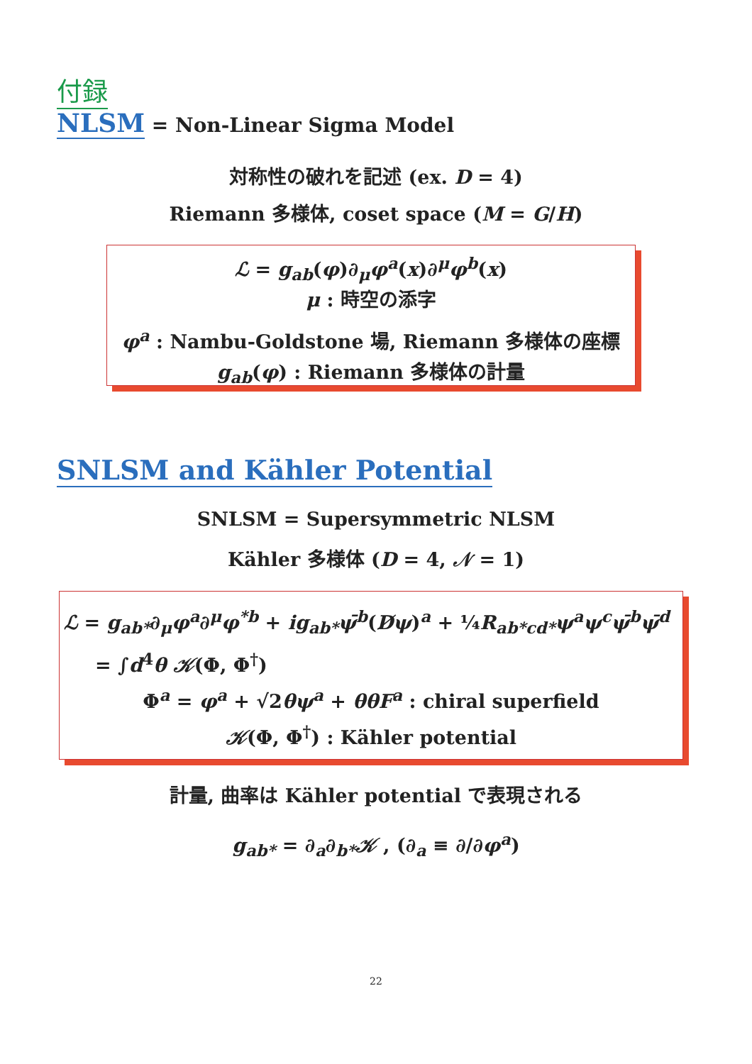付録
NLSM = Non-Linear Sigma Model
対称性の破れを記述 (ex. D = 4)
Riemann 多様体, coset space (M = G/H)
ℒ = g<sub>ab</sub>(φ)∂<sub>μ</sub>φ<sup>a</sup>(x)∂<sup>μ</sup>φ<sup>b</sup>(x)
μ : 時空の添字
φ<sup>a</sup> : Nambu-Goldstone 場, Riemann 多様体の座標
g<sub>ab</sub>(φ) : Riemann 多様体の計量
SNLSM and Kähler Potential
SNLSM = Supersymmetric NLSM
Kähler 多様体 (D = 4, 𝒩 = 1)
ℒ = g<sub>ab*</sub>∂<sub>μ</sub>φ<sup>a</sup>∂<sup>μ</sup>φ<sup>*b</sup> + ig<sub>ab*</sub>ψ̄<sup>b</sup>(D̸ψ)<sup>a</sup> + ¼R<sub>ab*cd*</sub>ψ<sup>a</sup>ψ<sup>c</sup>ψ̄<sup>b</sup>ψ̄<sup>d</sup>
= ∫d<sup>4</sup>θ 𝒦(Φ, Φ<sup>†</sup>)
Φ<sup>a</sup> = φ<sup>a</sup> + √2θψ<sup>a</sup> + θθF<sup>a</sup> : chiral superfield
𝒦(Φ, Φ<sup>†</sup>) : Kähler potential
計量, 曲率は Kähler potential で表現される
g<sub>ab*</sub> = ∂<sub>a</sub>∂<sub>b*</sub>𝒦 , (∂<sub>a</sub> ≡ ∂/∂φ<sup>a</sup>)
22